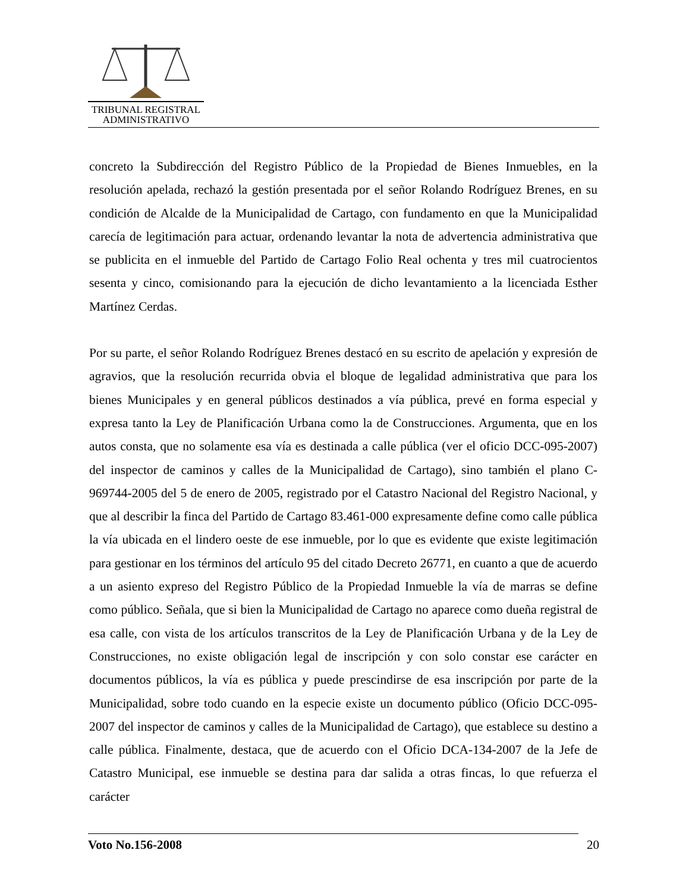TRIBUNAL REGISTRAL
ADMINISTRATIVO
concreto la Subdirección del Registro Público de la Propiedad de Bienes Inmuebles, en la resolución apelada, rechazó la gestión presentada por el señor Rolando Rodríguez Brenes, en su condición de Alcalde de la Municipalidad de Cartago, con fundamento en que la Municipalidad carecía de legitimación para actuar, ordenando levantar la nota de advertencia administrativa que se publicita en el inmueble del Partido de Cartago Folio Real ochenta y tres mil cuatrocientos sesenta y cinco, comisionando para la ejecución de dicho levantamiento a la licenciada Esther Martínez Cerdas.
Por su parte, el señor Rolando Rodríguez Brenes destacó en su escrito de apelación y expresión de agravios, que la resolución recurrida obvia el bloque de legalidad administrativa que para los bienes Municipales y en general públicos destinados a vía pública, prevé en forma especial y expresa tanto la Ley de Planificación Urbana como la de Construcciones. Argumenta, que en los autos consta, que no solamente esa vía es destinada a calle pública (ver el oficio DCC-095-2007) del inspector de caminos y calles de la Municipalidad de Cartago), sino también el plano C-969744-2005 del 5 de enero de 2005, registrado por el Catastro Nacional del Registro Nacional, y que al describir la finca del Partido de Cartago 83.461-000 expresamente define como calle pública la vía ubicada en el lindero oeste de ese inmueble, por lo que es evidente que existe legitimación para gestionar en los términos del artículo 95 del citado Decreto 26771, en cuanto a que de acuerdo a un asiento expreso del Registro Público de la Propiedad Inmueble la vía de marras se define como público. Señala, que si bien la Municipalidad de Cartago no aparece como dueña registral de esa calle, con vista de los artículos transcritos de la Ley de Planificación Urbana y de la Ley de Construcciones, no existe obligación legal de inscripción y con solo constar ese carácter en documentos públicos, la vía es pública y puede prescindirse de esa inscripción por parte de la Municipalidad, sobre todo cuando en la especie existe un documento público (Oficio DCC-095-2007 del inspector de caminos y calles de la Municipalidad de Cartago), que establece su destino a calle pública. Finalmente, destaca, que de acuerdo con el Oficio DCA-134-2007 de la Jefe de Catastro Municipal, ese inmueble se destina para dar salida a otras fincas, lo que refuerza el carácter
Voto No.156-2008 20